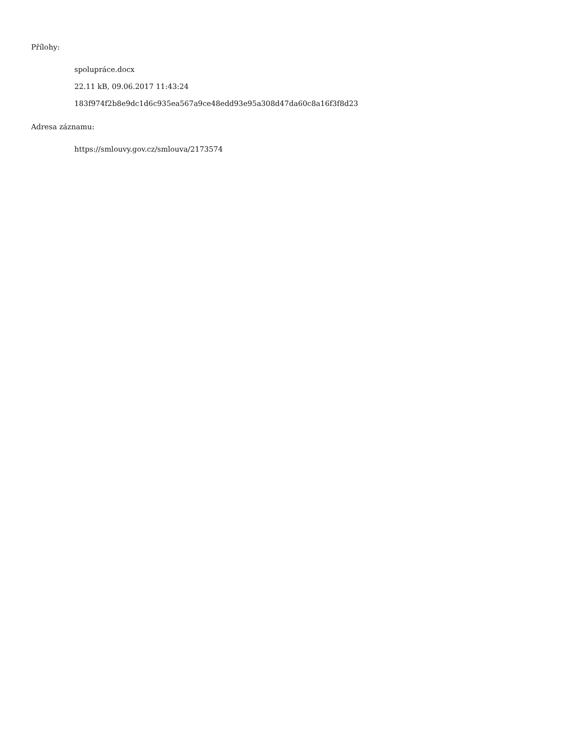Přílohy:
spolupráce.docx
22.11 kB, 09.06.2017 11:43:24
183f974f2b8e9dc1d6c935ea567a9ce48edd93e95a308d47da60c8a16f3f8d23
Adresa záznamu:
https://smlouvy.gov.cz/smlouva/2173574